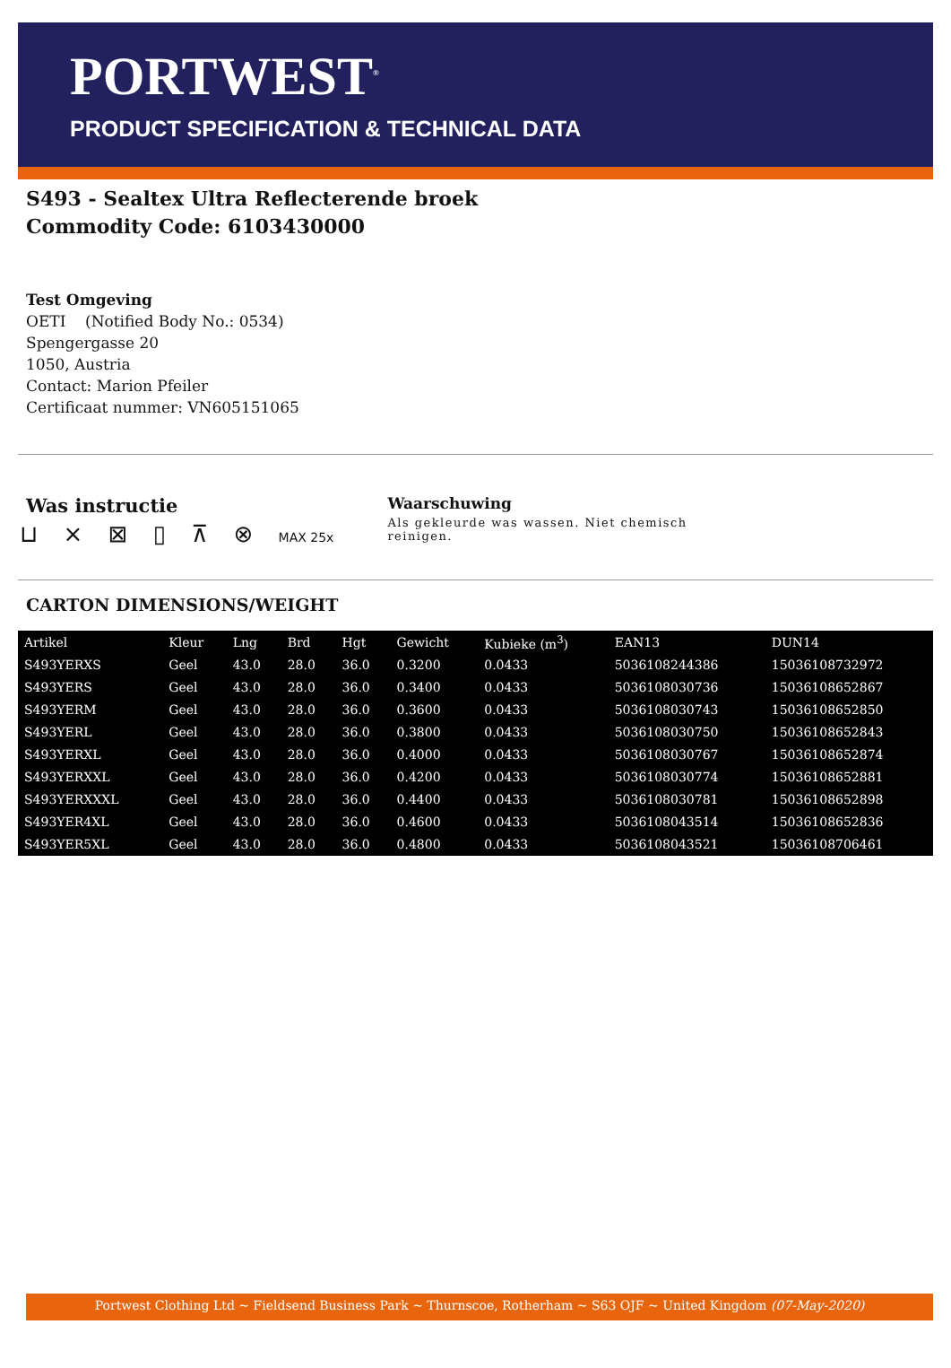PORTWEST<sup>®</sup>
PRODUCT SPECIFICATION & TECHNICAL DATA
S493 - Sealtex Ultra Reflecterende broek
Commodity Code: 6103430000
Test Omgeving
OETI (Notified Body No.: 0534)
Spengergasse 20
1050, Austria
Contact: Marion Pfeiler
Certificaat nummer: VN605151065
Was instructie
⊔ ⨯ ⊠ ▯ ⊼ ⊗ MAX 25x
Waarschuwing
Als gekleurde was wassen. Niet chemisch reinigen.
CARTON DIMENSIONS/WEIGHT
| Artikel | Kleur | Lng | Brd | Hgt | Gewicht | Kubieke (m<sup>3</sup>) | EAN13 | DUN14 |
| --- | --- | --- | --- | --- | --- | --- | --- | --- |
| S493YERXS | Geel | 43.0 | 28.0 | 36.0 | 0.3200 | 0.0433 | 5036108244386 | 15036108732972 |
| S493YERS | Geel | 43.0 | 28.0 | 36.0 | 0.3400 | 0.0433 | 5036108030736 | 15036108652867 |
| S493YERM | Geel | 43.0 | 28.0 | 36.0 | 0.3600 | 0.0433 | 5036108030743 | 15036108652850 |
| S493YERL | Geel | 43.0 | 28.0 | 36.0 | 0.3800 | 0.0433 | 5036108030750 | 15036108652843 |
| S493YERXL | Geel | 43.0 | 28.0 | 36.0 | 0.4000 | 0.0433 | 5036108030767 | 15036108652874 |
| S493YERXXL | Geel | 43.0 | 28.0 | 36.0 | 0.4200 | 0.0433 | 5036108030774 | 15036108652881 |
| S493YERXXXL | Geel | 43.0 | 28.0 | 36.0 | 0.4400 | 0.0433 | 5036108030781 | 15036108652898 |
| S493YER4XL | Geel | 43.0 | 28.0 | 36.0 | 0.4600 | 0.0433 | 5036108043514 | 15036108652836 |
| S493YER5XL | Geel | 43.0 | 28.0 | 36.0 | 0.4800 | 0.0433 | 5036108043521 | 15036108706461 |
Portwest Clothing Ltd ~ Fieldsend Business Park ~ Thurnscoe, Rotherham ~ S63 OJF ~ United Kingdom (07-May-2020)